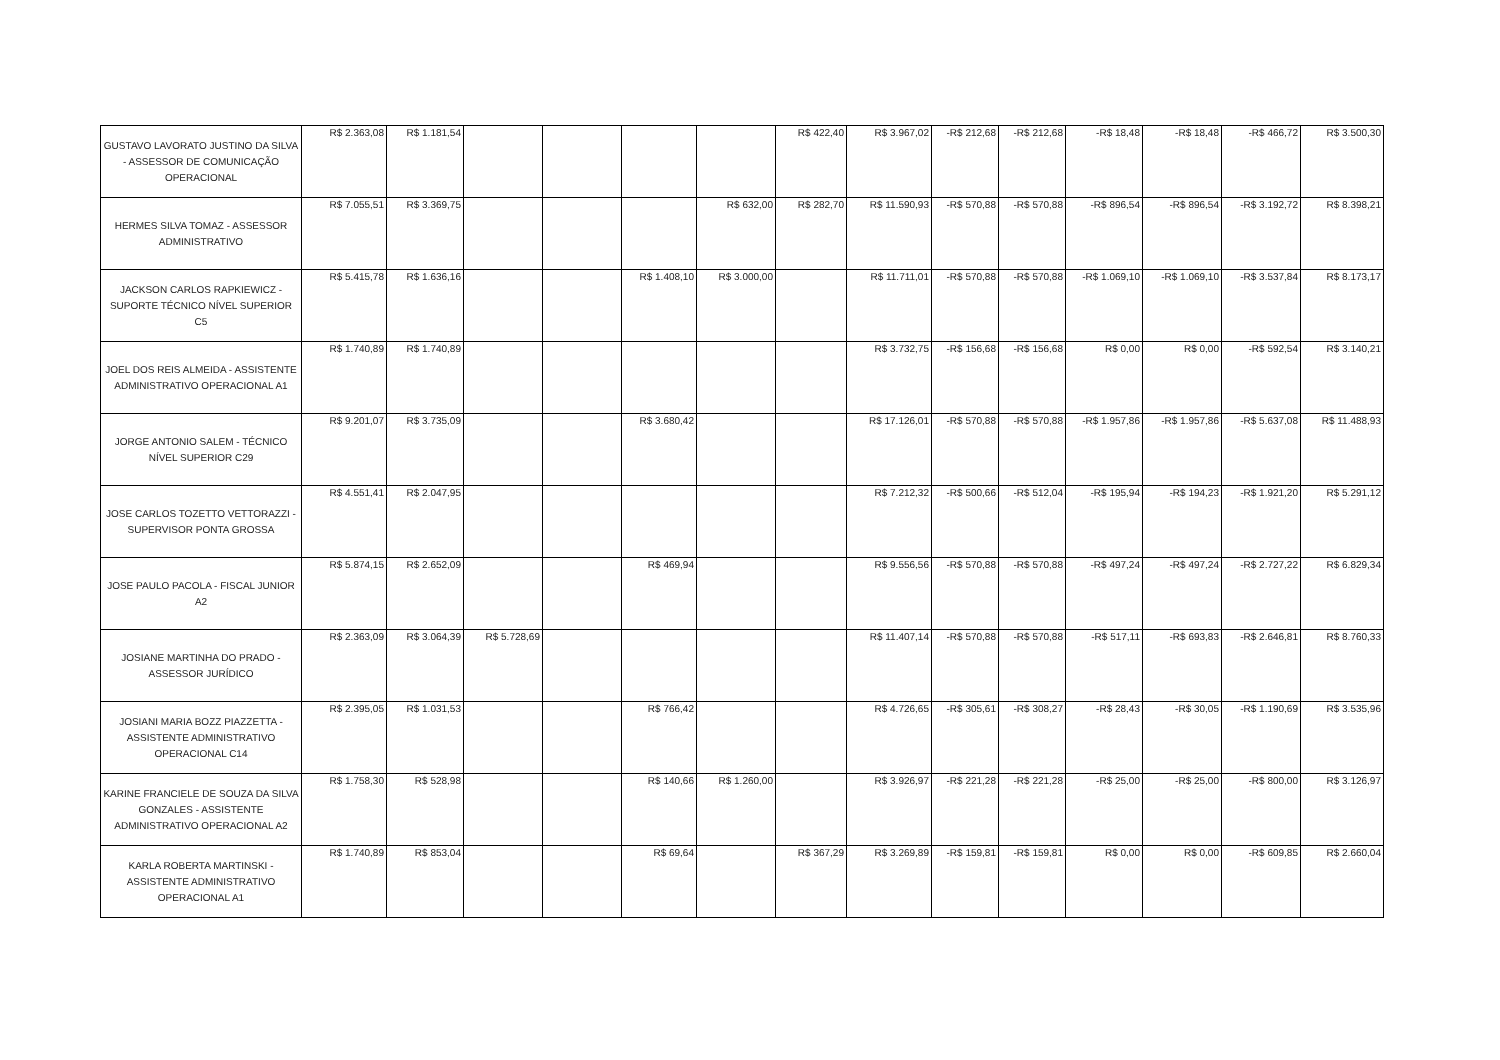| GUSTAVO LAVORATO JUSTINO DA SILVA - ASSESSOR DE COMUNICAÇÃO OPERACIONAL | R$ 2.363,08 | R$ 1.181,54 | | | | | R$ 422,40 | R$ 3.967,02 | -R$ 212,68 | -R$ 212,68 | -R$ 18,48 | -R$ 18,48 | -R$ 466,72 | R$ 3.500,30 |
| HERMES SILVA TOMAZ - ASSESSOR ADMINISTRATIVO | R$ 7.055,51 | R$ 3.369,75 | | | | R$ 632,00 | R$ 282,70 | R$ 11.590,93 | -R$ 570,88 | -R$ 570,88 | -R$ 896,54 | -R$ 896,54 | -R$ 3.192,72 | R$ 8.398,21 |
| JACKSON CARLOS RAPKIEWICZ - SUPORTE TÉCNICO NÍVEL SUPERIOR C5 | R$ 5.415,78 | R$ 1.636,16 | | | R$ 1.408,10 | R$ 3.000,00 | | R$ 11.711,01 | -R$ 570,88 | -R$ 570,88 | -R$ 1.069,10 | -R$ 1.069,10 | -R$ 3.537,84 | R$ 8.173,17 |
| JOEL DOS REIS ALMEIDA - ASSISTENTE ADMINISTRATIVO OPERACIONAL A1 | R$ 1.740,89 | R$ 1.740,89 | | | | | | R$ 3.732,75 | -R$ 156,68 | -R$ 156,68 | R$ 0,00 | R$ 0,00 | -R$ 592,54 | R$ 3.140,21 |
| JORGE ANTONIO SALEM - TÉCNICO NÍVEL SUPERIOR C29 | R$ 9.201,07 | R$ 3.735,09 | | | R$ 3.680,42 | | | R$ 17.126,01 | -R$ 570,88 | -R$ 570,88 | -R$ 1.957,86 | -R$ 1.957,86 | -R$ 5.637,08 | R$ 11.488,93 |
| JOSE CARLOS TOZETTO VETTORAZZI - SUPERVISOR PONTA GROSSA | R$ 4.551,41 | R$ 2.047,95 | | | | | | R$ 7.212,32 | -R$ 500,66 | -R$ 512,04 | -R$ 195,94 | -R$ 194,23 | -R$ 1.921,20 | R$ 5.291,12 |
| JOSE PAULO PACOLA - FISCAL JUNIOR A2 | R$ 5.874,15 | R$ 2.652,09 | | | R$ 469,94 | | | R$ 9.556,56 | -R$ 570,88 | -R$ 570,88 | -R$ 497,24 | -R$ 497,24 | -R$ 2.727,22 | R$ 6.829,34 |
| JOSIANE MARTINHA DO PRADO - ASSESSOR JURÍDICO | R$ 2.363,09 | R$ 3.064,39 | R$ 5.728,69 | | | | | R$ 11.407,14 | -R$ 570,88 | -R$ 570,88 | -R$ 517,11 | -R$ 693,83 | -R$ 2.646,81 | R$ 8.760,33 |
| JOSIANI MARIA BOZZ PIAZZETTA - ASSISTENTE ADMINISTRATIVO OPERACIONAL C14 | R$ 2.395,05 | R$ 1.031,53 | | | R$ 766,42 | | | R$ 4.726,65 | -R$ 305,61 | -R$ 308,27 | -R$ 28,43 | -R$ 30,05 | -R$ 1.190,69 | R$ 3.535,96 |
| KARINE FRANCIELE DE SOUZA DA SILVA GONZALES - ASSISTENTE ADMINISTRATIVO OPERACIONAL A2 | R$ 1.758,30 | R$ 528,98 | | | R$ 140,66 | R$ 1.260,00 | | R$ 3.926,97 | -R$ 221,28 | -R$ 221,28 | -R$ 25,00 | -R$ 25,00 | -R$ 800,00 | R$ 3.126,97 |
| KARLA ROBERTA MARTINSKI - ASSISTENTE ADMINISTRATIVO OPERACIONAL A1 | R$ 1.740,89 | R$ 853,04 | | | R$ 69,64 | | R$ 367,29 | R$ 3.269,89 | -R$ 159,81 | -R$ 159,81 | R$ 0,00 | R$ 0,00 | -R$ 609,85 | R$ 2.660,04 |